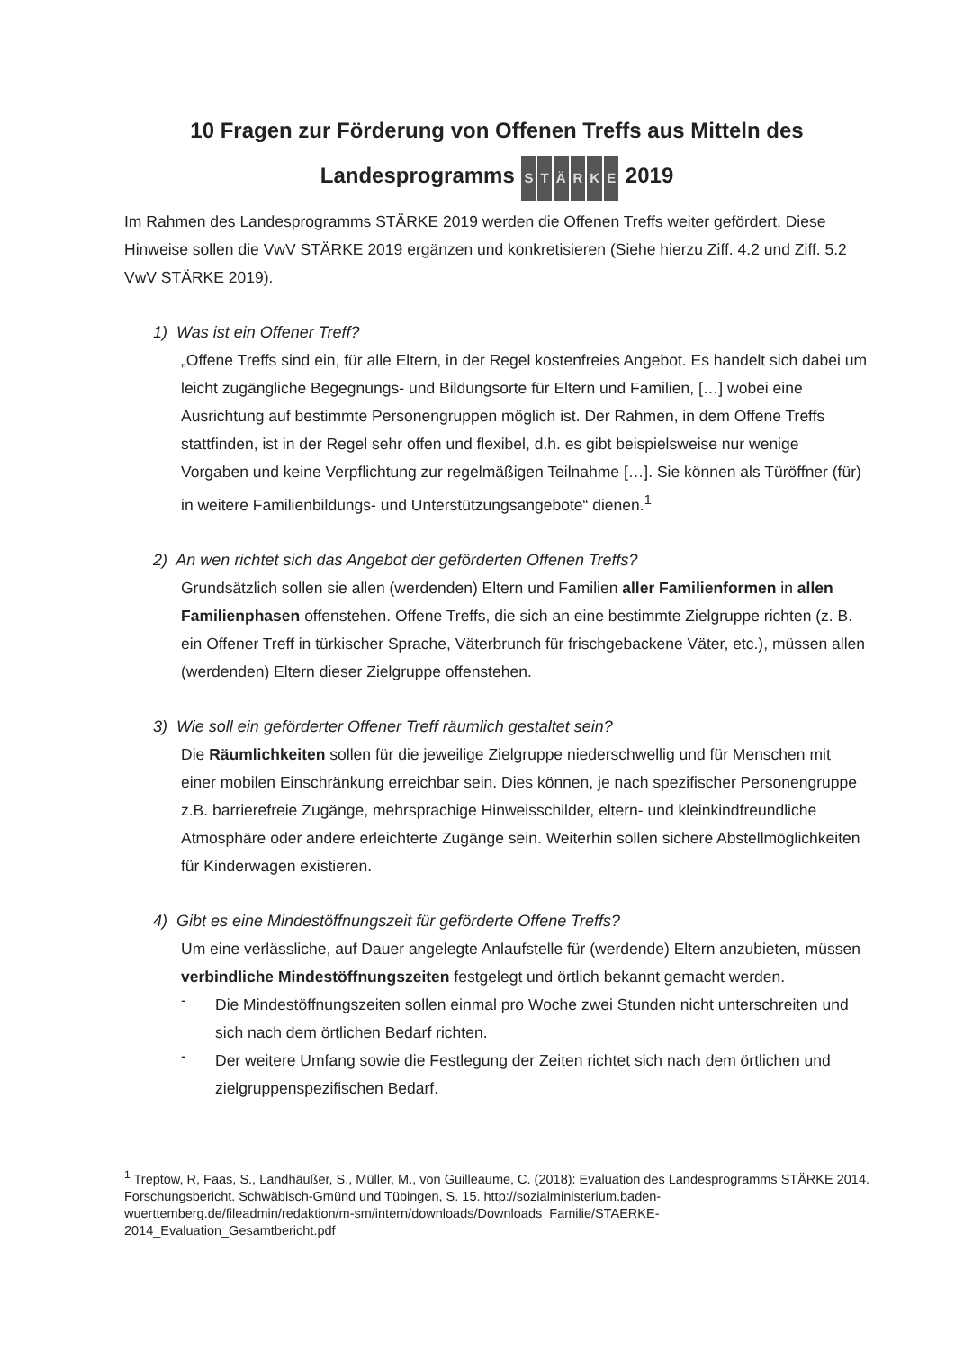10 Fragen zur Förderung von Offenen Treffs aus Mitteln des
Landesprogramms STÄRKE 2019
Im Rahmen des Landesprogramms STÄRKE 2019 werden die Offenen Treffs weiter gefördert. Diese Hinweise sollen die VwV STÄRKE 2019 ergänzen und konkretisieren (Siehe hierzu Ziff. 4.2 und Ziff. 5.2 VwV STÄRKE 2019).
1) Was ist ein Offener Treff?
„Offene Treffs sind ein, für alle Eltern, in der Regel kostenfreies Angebot. Es handelt sich dabei um leicht zugängliche Begegnungs- und Bildungsorte für Eltern und Familien, […] wobei eine Ausrichtung auf bestimmte Personengruppen möglich ist. Der Rahmen, in dem Offene Treffs stattfinden, ist in der Regel sehr offen und flexibel, d.h. es gibt beispielsweise nur wenige Vorgaben und keine Verpflichtung zur regelmäßigen Teilnahme […]. Sie können als Türöffner (für) in weitere Familienbildungs- und Unterstützungsangebote“ dienen.<sup>1</sup>
2) An wen richtet sich das Angebot der geförderten Offenen Treffs?
Grundsätzlich sollen sie allen (werdenden) Eltern und Familien aller Familienformen in allen Familienphasen offenstehen. Offene Treffs, die sich an eine bestimmte Zielgruppe richten (z. B. ein Offener Treff in türkischer Sprache, Väterbrunch für frischgebackene Väter, etc.), müssen allen (werdenden) Eltern dieser Zielgruppe offenstehen.
3) Wie soll ein geförderter Offener Treff räumlich gestaltet sein?
Die Räumlichkeiten sollen für die jeweilige Zielgruppe niederschwellig und für Menschen mit einer mobilen Einschränkung erreichbar sein. Dies können, je nach spezifischer Personengruppe z.B. barrierefreie Zugänge, mehrsprachige Hinweisschilder, eltern- und kleinkindfreundliche Atmosphäre oder andere erleichterte Zugänge sein. Weiterhin sollen sichere Abstellmöglichkeiten für Kinderwagen existieren.
4) Gibt es eine Mindestöffnungszeit für geförderte Offene Treffs?
Um eine verlässliche, auf Dauer angelegte Anlaufstelle für (werdende) Eltern anzubieten, müssen verbindliche Mindestöffnungszeiten festgelegt und örtlich bekannt gemacht werden.
-
Die Mindestöffnungszeiten sollen einmal pro Woche zwei Stunden nicht unterschreiten und sich nach dem örtlichen Bedarf richten.
-
Der weitere Umfang sowie die Festlegung der Zeiten richtet sich nach dem örtlichen und zielgruppenspezifischen Bedarf.
<sup>1</sup> Treptow, R, Faas, S., Landhäußer, S., Müller, M., von Guilleaume, C. (2018): Evaluation des Landesprogramms STÄRKE 2014. Forschungsbericht. Schwäbisch-Gmünd und Tübingen, S. 15. http://sozialministerium.baden-wuerttemberg.de/fileadmin/redaktion/m-sm/intern/downloads/Downloads_Familie/STAERKE-2014_Evaluation_Gesamtbericht.pdf